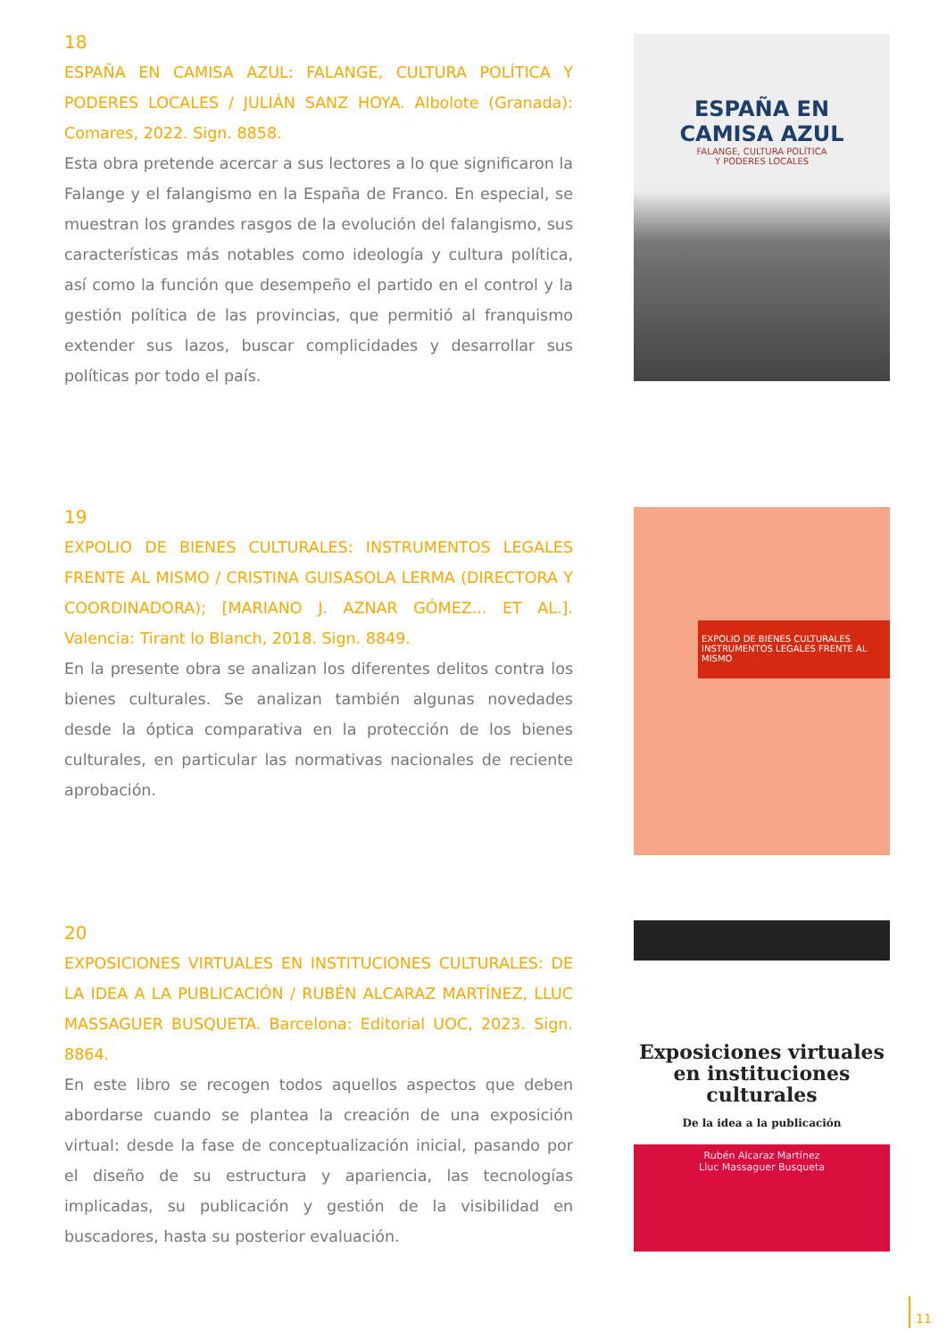18
ESPAÑA EN CAMISA AZUL: FALANGE, CULTURA POLÍTICA Y PODERES LOCALES / JULIÁN SANZ HOYA. Albolote (Granada): Comares, 2022. Sign. 8858.
Esta obra pretende acercar a sus lectores a lo que significaron la Falange y el falangismo en la España de Franco. En especial, se muestran los grandes rasgos de la evolución del falangismo, sus características más notables como ideología y cultura política, así como la función que desempeño el partido en el control y la gestión política de las provincias, que permitió al franquismo extender sus lazos, buscar complicidades y desarrollar sus políticas por todo el país.
ESPAÑA EN
CAMISA AZUL
FALANGE, CULTURA POLÍTICA
Y PODERES LOCALES
19
EXPOLIO DE BIENES CULTURALES: INSTRUMENTOS LEGALES FRENTE AL MISMO / CRISTINA GUISASOLA LERMA (DIRECTORA Y COORDINADORA); [MARIANO J. AZNAR GÓMEZ... ET AL.]. Valencia: Tirant lo Blanch, 2018. Sign. 8849.
En la presente obra se analizan los diferentes delitos contra los bienes culturales. Se analizan también algunas novedades desde la óptica comparativa en la protección de los bienes culturales, en particular las normativas nacionales de reciente aprobación.
EXPOLIO DE BIENES CULTURALES
INSTRUMENTOS LEGALES FRENTE AL MISMO
20
EXPOSICIONES VIRTUALES EN INSTITUCIONES CULTURALES: DE LA IDEA A LA PUBLICACIÓN / RUBÉN ALCARAZ MARTÍNEZ, LLUC MASSAGUER BUSQUETA. Barcelona: Editorial UOC, 2023. Sign. 8864.
En este libro se recogen todos aquellos aspectos que deben abordarse cuando se plantea la creación de una exposición virtual: desde la fase de conceptualización inicial, pasando por el diseño de su estructura y apariencia, las tecnologías implicadas, su publicación y gestión de la visibilidad en buscadores, hasta su posterior evaluación.
Exposiciones virtuales en instituciones culturales
De la idea a la publicación
Rubén Alcaraz Martínez
Lluc Massaguer Busqueta
11